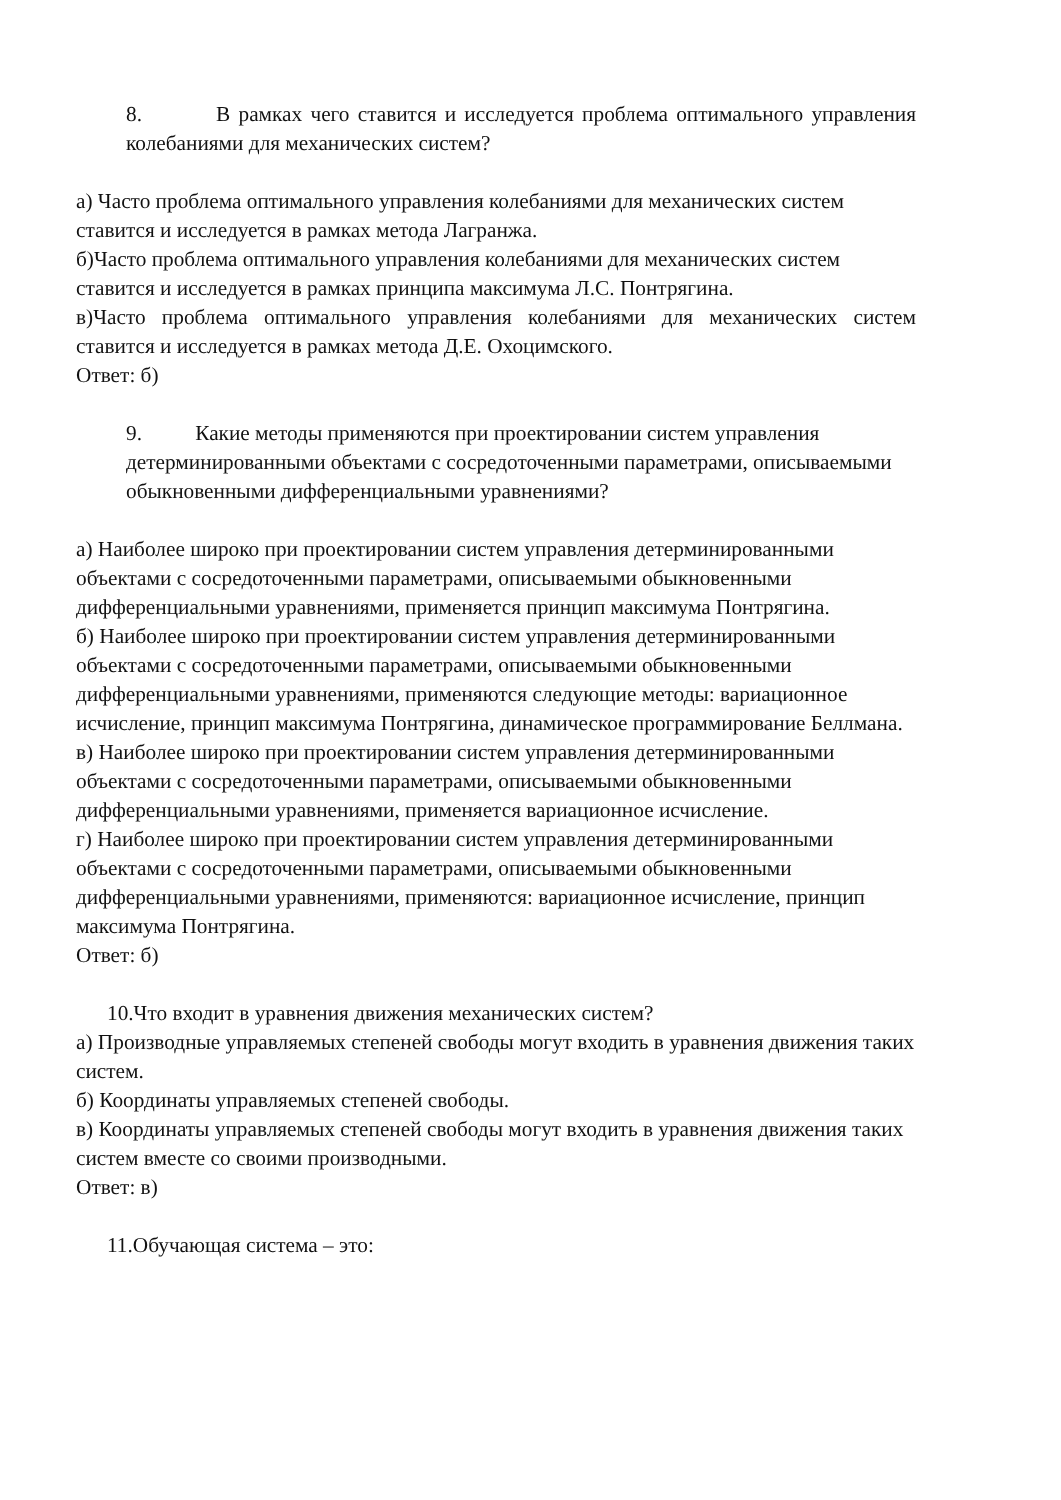8. В рамках чего ставится и исследуется проблема оптимального управления колебаниями для механических систем?
а) Часто проблема оптимального управления колебаниями для механических систем ставится и исследуется в рамках метода Лагранжа.
б)Часто проблема оптимального управления колебаниями для механических систем ставится и исследуется в рамках принципа максимума Л.С. Понтрягина.
в)Часто проблема оптимального управления колебаниями для механических систем ставится и исследуется в рамках метода Д.Е. Охоцимского.
Ответ: б)
9. Какие методы применяются при проектировании систем управления детерминированными объектами с сосредоточенными параметрами, описываемыми обыкновенными дифференциальными уравнениями?
а) Наиболее широко при проектировании систем управления детерминированными объектами с сосредоточенными параметрами, описываемыми обыкновенными дифференциальными уравнениями, применяется принцип максимума Понтрягина.
б) Наиболее широко при проектировании систем управления детерминированными объектами с сосредоточенными параметрами, описываемыми обыкновенными дифференциальными уравнениями, применяются следующие методы: вариационное исчисление, принцип максимума Понтрягина, динамическое программирование Беллмана.
в) Наиболее широко при проектировании систем управления детерминированными объектами с сосредоточенными параметрами, описываемыми обыкновенными дифференциальными уравнениями, применяется вариационное исчисление.
г) Наиболее широко при проектировании систем управления детерминированными объектами с сосредоточенными параметрами, описываемыми обыкновенными дифференциальными уравнениями, применяются: вариационное исчисление, принцип максимума Понтрягина.
Ответ: б)
10.Что входит в уравнения движения механических систем?
а) Производные управляемых степеней свободы могут входить в уравнения движения таких систем.
б) Координаты управляемых степеней свободы.
в) Координаты управляемых степеней свободы могут входить в уравнения движения таких систем вместе со своими производными.
Ответ: в)
11.Обучающая система – это: